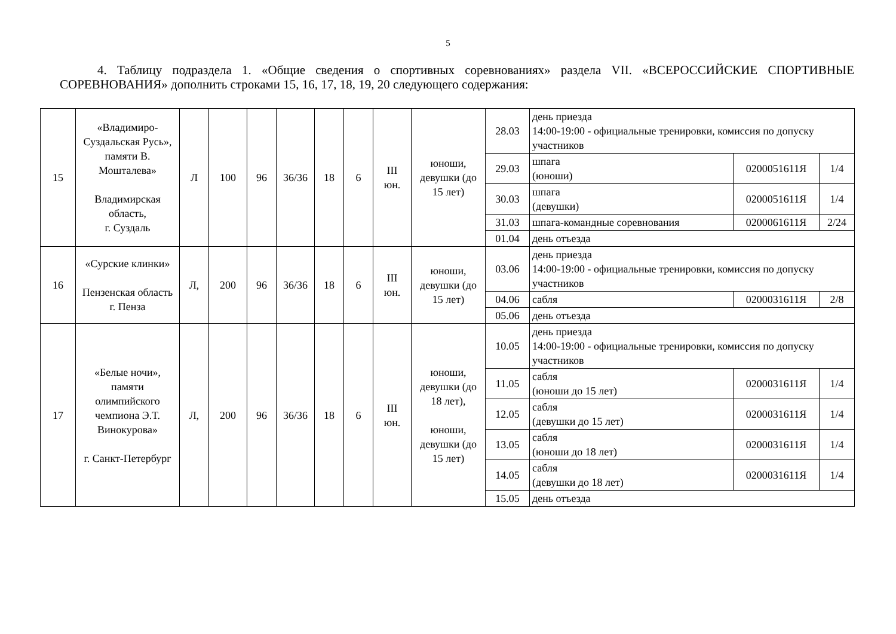5
4. Таблицу подраздела 1. «Общие сведения о спортивных соревнованиях» раздела VII. «ВСЕРОССИЙСКИЕ СПОРТИВНЫЕ СОРЕВНОВАНИЯ» дополнить строками 15, 16, 17, 18, 19, 20 следующего содержания:
| 15 | «Владимиро-Суздальская Русь», памяти В. Мошталева» Владимирская область, г. Суздаль | Л | 100 | 96 | 36/36 | 18 | 6 | III юн. | юноши, девушки (до 15 лет) | 28.03 | день приезда 14:00-19:00 - официальные тренировки, комиссия по допуску участников | | |
| | | | | | | | | | | 29.03 | шпага (юноши) | 0200051611Я | 1/4 |
| | | | | | | | | | | 30.03 | шпага (девушки) | 0200051611Я | 1/4 |
| | | | | | | | | | | 31.03 | шпага-командные соревнования | 0200061611Я | 2/24 |
| | | | | | | | | | | 01.04 | день отъезда | | |
| 16 | «Сурские клинки» Пензенская область г. Пенза | Л, | 200 | 96 | 36/36 | 18 | 6 | III юн. | юноши, девушки (до 15 лет) | 03.06 | день приезда 14:00-19:00 - официальные тренировки, комиссия по допуску участников | | |
| | | | | | | | | | | 04.06 | сабля | 0200031611Я | 2/8 |
| | | | | | | | | | | 05.06 | день отъезда | | |
| 17 | «Белые ночи», памяти олимпийского чемпиона Э.Т. Винокурова» г. Санкт-Петербург | Л, | 200 | 96 | 36/36 | 18 | 6 | III юн. | юноши, девушки (до 18 лет), юноши, девушки (до 15 лет) | 10.05 | день приезда 14:00-19:00 - официальные тренировки, комиссия по допуску участников | | |
| | | | | | | | | | | 11.05 | сабля (юноши до 15 лет) | 0200031611Я | 1/4 |
| | | | | | | | | | | 12.05 | сабля (девушки до 15 лет) | 0200031611Я | 1/4 |
| | | | | | | | | | | 13.05 | сабля (юноши до 18 лет) | 0200031611Я | 1/4 |
| | | | | | | | | | | 14.05 | сабля (девушки до 18 лет) | 0200031611Я | 1/4 |
| | | | | | | | | | | 15.05 | день отъезда | | |